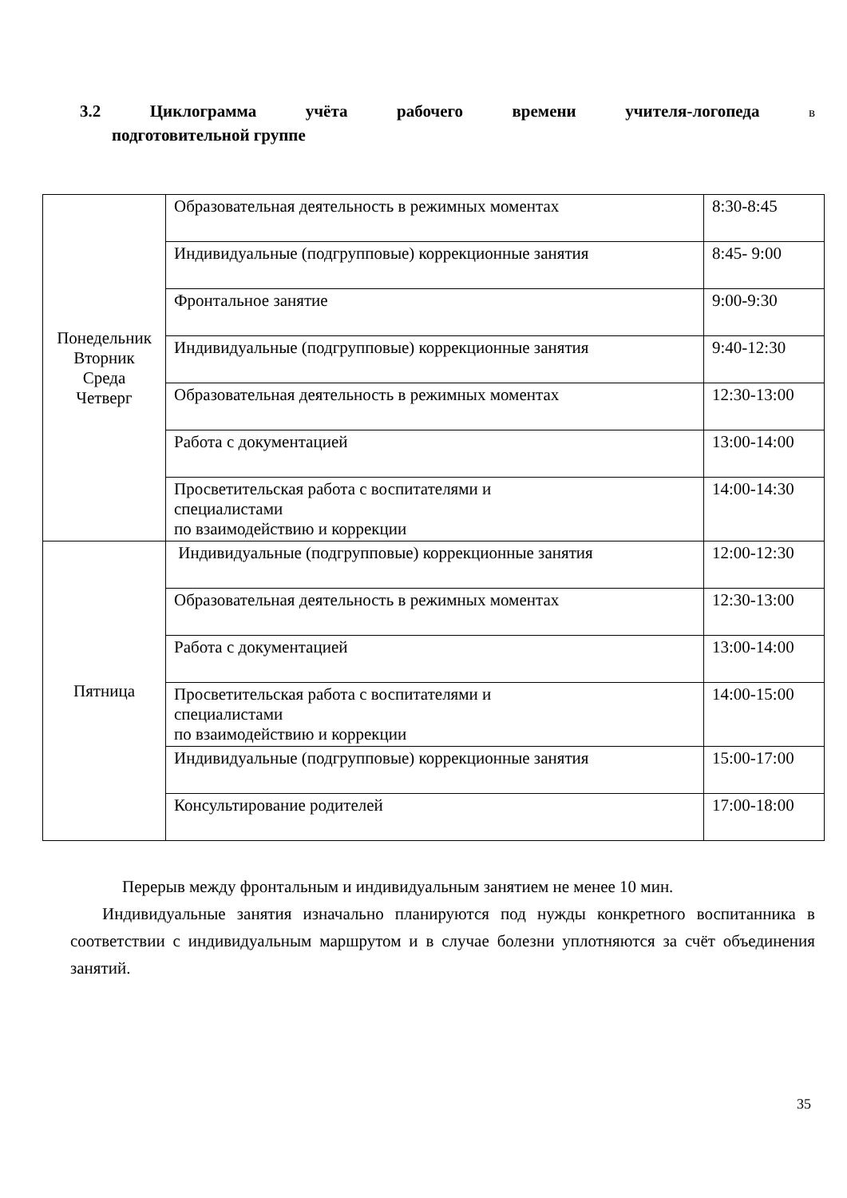3.2 Циклограмма учёта рабочего времени учителя-логопеда в
подготовительной группе
| Понедельник Вторник Среда Четверг | Образовательная деятельность в режимных моментах | 8:30-8:45 |
| | Индивидуальные (подгрупповые) коррекционные занятия | 8:45- 9:00 |
| | Фронтальное занятие | 9:00-9:30 |
| | Индивидуальные (подгрупповые) коррекционные занятия | 9:40-12:30 |
| | Образовательная деятельность в режимных моментах | 12:30-13:00 |
| | Работа с документацией | 13:00-14:00 |
| | Просветительская работа с воспитателями и специалистами по взаимодействию и коррекции | 14:00-14:30 |
| Пятница | Индивидуальные (подгрупповые) коррекционные занятия | 12:00-12:30 |
| | Образовательная деятельность в режимных моментах | 12:30-13:00 |
| | Работа с документацией | 13:00-14:00 |
| | Просветительская работа с воспитателями и специалистами по взаимодействию и коррекции | 14:00-15:00 |
| | Индивидуальные (подгрупповые) коррекционные занятия | 15:00-17:00 |
| | Консультирование родителей | 17:00-18:00 |
Перерыв между фронтальным и индивидуальным занятием не менее 10 мин.
Индивидуальные занятия изначально планируются под нужды конкретного воспитанника в соответствии с индивидуальным маршрутом и в случае болезни уплотняются за счёт объединения занятий.
35